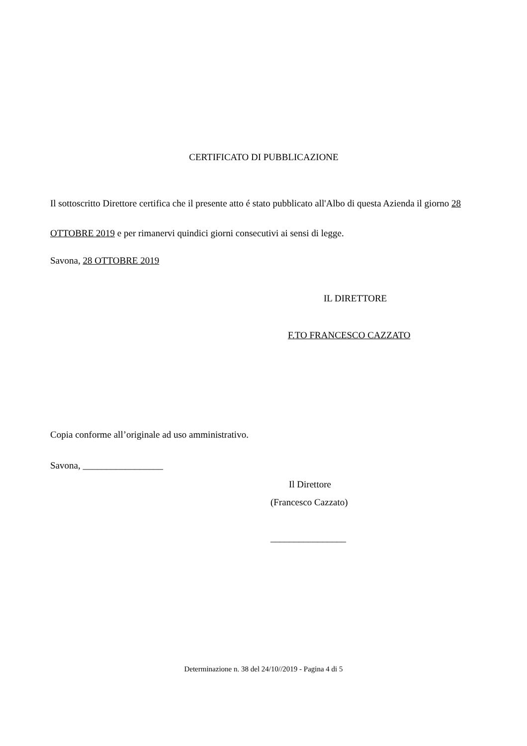CERTIFICATO DI PUBBLICAZIONE
Il sottoscritto Direttore certifica che il presente atto é stato pubblicato all'Albo di questa Azienda il giorno 28 OTTOBRE 2019 e per rimanervi quindici giorni consecutivi ai sensi di legge.
Savona, 28 OTTOBRE 2019
IL DIRETTORE
F.TO FRANCESCO CAZZATO
Copia conforme all’originale ad uso amministrativo.
Savona, _________________
Il Direttore
(Francesco Cazzato)
________________
Determinazione n. 38 del 24/10//2019 - Pagina 4 di 5